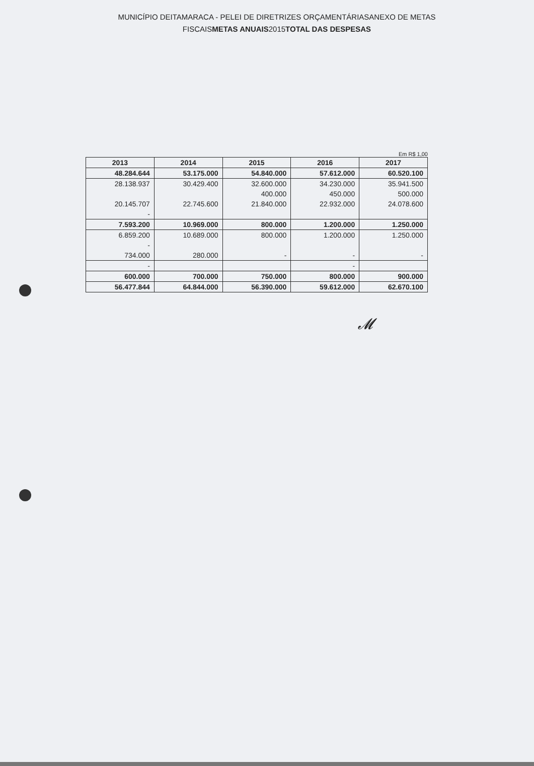MUNICÍPIO DEITAMARACA - PELEI DE DIRETRIZES ORÇAMENTÁRIASANEXO DE METAS FISCAISMETAS ANUAIS2015TOTAL DAS DESPESAS
Em R$ 1,00
| 2013 | 2014 | 2015 | 2016 | 2017 |
| --- | --- | --- | --- | --- |
| 48.284.644 | 53.175.000 | 54.840.000 | 57.612.000 | 60.520.100 |
| 28.138.937 | 30.429.400 | 32.600.000 | 34.230.000 | 35.941.500 |
| | | 400.000 | 450.000 | 500.000 |
| 20.145.707 | 22.745.600 | 21.840.000 | 22.932.000 | 24.078.600 |
| - | | | | |
| 7.593.200 | 10.969.000 | 800.000 | 1.200.000 | 1.250.000 |
| 6.859.200 | 10.689.000 | 800.000 | 1.200.000 | 1.250.000 |
| - | | | | |
| 734.000 | 280.000 | - | - | - |
| - | | | - | |
| 600.000 | 700.000 | 750.000 | 800.000 | 900.000 |
| 56.477.844 | 64.844.000 | 56.390.000 | 59.612.000 | 62.670.100 |
𝓜